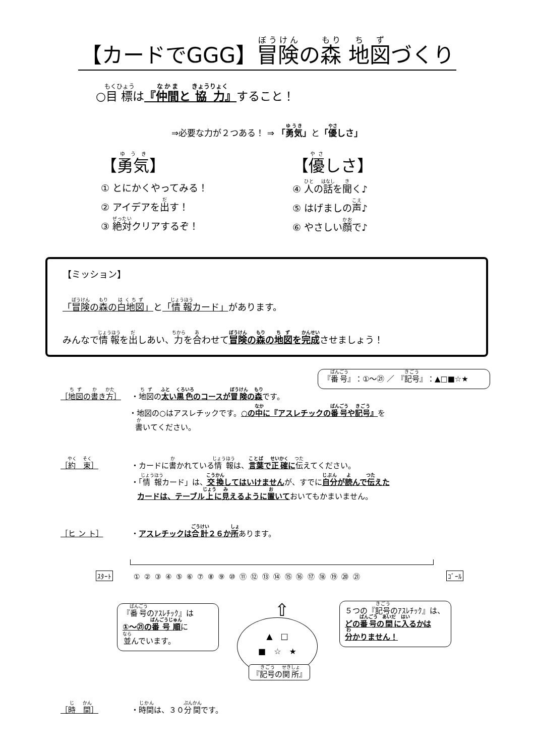【カードでGGG】冒険の森 地図づくり
○目標は『仲間と 協力』すること！
⇒必要な力が２つある！ ⇒ 「勇気」と「優しさ」
【勇気】
① とにかくやってみる！
② アイデアを出す！
③ 絶対クリアするぞ！
【優しさ】
④ 人の話を聞く♪
⑤ はげましの声♪
⑥ やさしい顔で♪
【ミッション】
「冒険の森の白地図」と「情報カード」があります。
みんなで情報を出しあい、力を合わせて冒険の森の地図を完成させましょう！
『番号』：①～㉑ ／ 『記号』：▲□■☆★
［地図の書き方］ ・地図の太い黒色のコースが冒険の森です。
・地図の○はアスレチックです。○の中に『アスレチックの番号や記号』を
書いてください。
［約　束］ ・カードに書かれている情報は、言葉で正確に 伝えてください。
・「情報カード」は、交換してはいけませんが、すでに自分が読んで伝えた
カードは、テーブル上に見えるように置いておいてもかまいません。
［ヒ ン ト］ ・アスレチックは合計２６か所あります。
ｽﾀｰﾄ
① ② ③ ④ ⑤ ⑥ ⑦ ⑧ ⑨ ⑩ ⑪ ⑫ ⑬ ⑭ ⑮ ⑯ ⑰ ⑱ ⑲ ⑳ ㉑
ｺﾞｰﾙ
『番号のｱｽﾚﾁｯｸ』は
①～㉑の番号順に
並んでいます。
⇧
▲　□
■　☆　★
『記号の関所』
５つの『記号のｱｽﾚﾁｯｸ』は、
どの番号の間に入るかは
分かりません！
［時　間］ ・時間は、３０分間です。